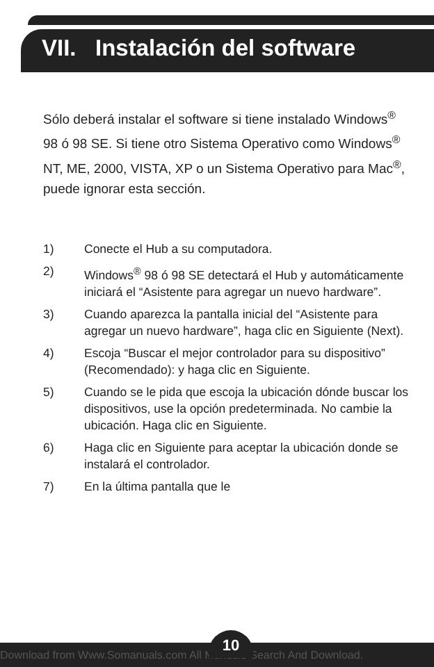VII. Instalación del software
Sólo deberá instalar el software si tiene instalado Windows<sup>®</sup> 98 ó 98 SE. Si tiene otro Sistema Operativo como Windows<sup>®</sup> NT, ME, 2000, VISTA, XP o un Sistema Operativo para Mac<sup>®</sup>, puede ignorar esta sección.
1) Conecte el Hub a su computadora.
2) Windows<sup>®</sup> 98 ó 98 SE detectará el Hub y automáticamente iniciará el “Asistente para agregar un nuevo hardware”.
3) Cuando aparezca la pantalla inicial del “Asistente para agregar un nuevo hardware”, haga clic en Siguiente (Next).
4) Escoja “Buscar el mejor controlador para su dispositivo” (Recomendado): y haga clic en Siguiente.
5) Cuando se le pida que escoja la ubicación dónde buscar los dispositivos, use la opción predeterminada. No cambie la ubicación. Haga clic en Siguiente.
6) Haga clic en Siguiente para aceptar la ubicación donde se instalará el controlador.
7) En la última pantalla que le
10
Download from Www.Somanuals.com All Manuals Search And Download.